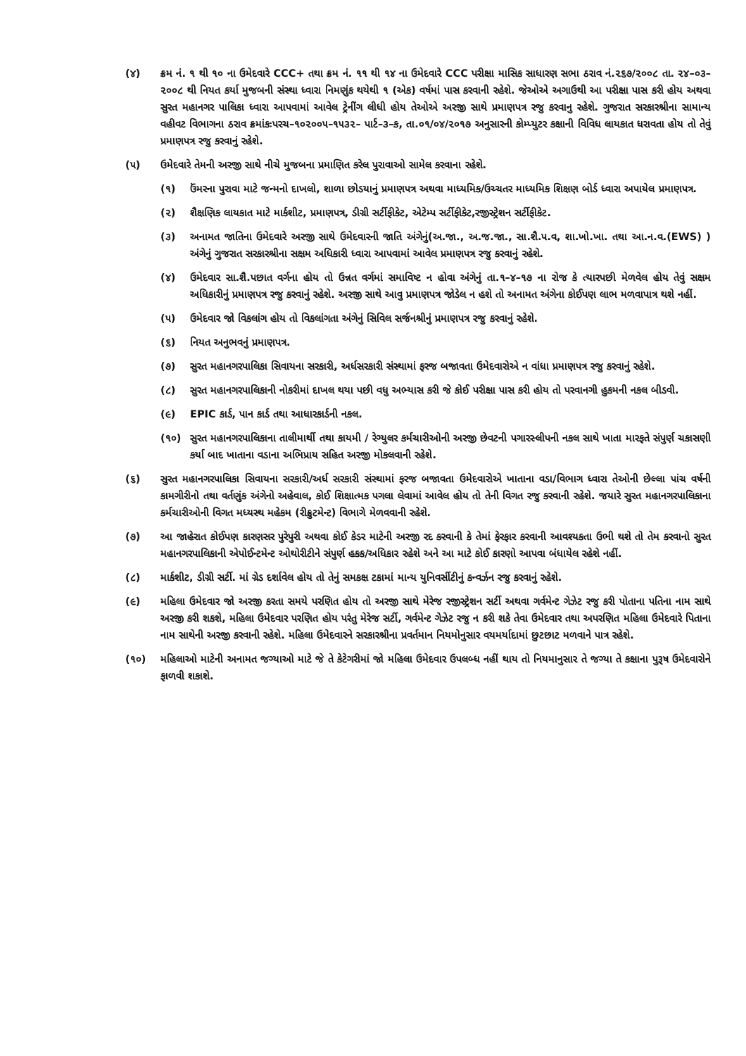(૪) ક્રમ નં. ૧ થી ૧૦ ના ઉમેદવારે CCC+ તથા ક્રમ નં. ૧૧ થી ૧૪ ના ઉમેદવારે CCC પરીક્ષા માસિક સાધારણ સભા ઠરાવ નં.૨૬૭/૨૦૦૮ તા. ૨૪–૦૩–૨૦૦૮ થી નિયત કર્યા મુજબની સંસ્થા ધ્વારા નિમણુંક થયેથી ૧ (એક) વર્ષમાં પાસ કરવાની રહેશે. જેઓએ અગાઉથી આ પરીક્ષા પાસ કરી હોય અથવા સુરત મહાનગર પાલિકા ધ્વારા આપવામાં આવેલ ટ્રેનીંગ લીધી હોય તેઓએ અરજી સાથે પ્રમાણપત્ર રજુ કરવાનુ રહેશે. ગુજરાત સરકારશ્રીના સામાન્ય વહીવટ વિભાગના ઠરાવ ક્રમાંકઃપરચ–૧૦૨૦૦૫–૧૫૩૨– પાર્ટ–૩–ક, તા.૦૧/૦૪/૨૦૧૭ અનુસારની કોમ્પ્યુટર કક્ષાની વિવિધ લાયકાત ધરાવતા હોય તો તેવું પ્રમાણપત્ર રજુ કરવાનું રહેશે.
(૫) ઉમેદવારે તેમની અરજી સાથે નીચે મુજબના પ્રમાણિત કરેલ પુરાવાઓ સામેલ કરવાના રહેશે.
(૧) ઉંમરના પુરાવા માટે જન્મનો દાખલો, શાળા છોડયાનું પ્રમાણપત્ર અથવા માધ્યમિક/ઉચ્ચતર માધ્યમિક શિક્ષણ બોર્ડ ધ્વારા અપાયેલ પ્રમાણપત્ર.
(૨) શૈક્ષણિક લાયકાત માટે માર્કશીટ, પ્રમાણપત્ર, ડીગ્રી સર્ટીફીકેટ, એટેમ્પ સર્ટીફીકેટ,રજીસ્ટ્રેશન સર્ટીફીકેટ.
(૩) અનામત જાતિના ઉમેદવારે અરજી સાથે ઉમેદવારની જાતિ અંગેનું(અ.જા., અ.જ.જા., સા.શૈ.પ.વ, શા.ખો.ખા. તથા આ.ન.વ.(EWS) ) અંગેનું ગુજરાત સરકારશ્રીના સક્ષમ અધિકારી ધ્વારા આપવામાં આવેલ પ્રમાણપત્ર રજુ કરવાનું રહેશે.
(૪) ઉમેદવાર સા.શૈ.પછાત વર્ગના હોય તો ઉન્નત વર્ગમાં સમાવિષ્ટ ન હોવા અંગેનું તા.૧–૪–૧૭ ના રોજ કે ત્યારપછી મેળવેલ હોય તેવું સક્ષમ અધિકારીનું પ્રમાણપત્ર રજુ કરવાનું રહેશે. અરજી સાથે આવુ પ્રમાણપત્ર જોડેલ ન હશે તો અનામત અંગેના કોઈપણ લાભ મળવાપાત્ર થશે નહીં.
(૫) ઉમેદવાર જો વિકલાંગ હોય તો વિકલાંગતા અંગેનું સિવિલ સર્જનશ્રીનું પ્રમાણપત્ર રજુ કરવાનું રહેશે.
(૬) નિયત અનુભવનું પ્રમાણપત્ર.
(૭) સુરત મહાનગરપાલિકા સિવાયના સરકારી, અર્ધસરકારી સંસ્થામાં ફરજ બજાવતા ઉમેદવારોએ ન વાંધા પ્રમાણપત્ર રજુ કરવાનું રહેશે.
(૮) સુરત મહાનગરપાલિકાની નોકરીમાં દાખલ થયા પછી વધુ અભ્યાસ કરી જે કોઈ પરીક્ષા પાસ કરી હોય તો પરવાનગી હુકમની નકલ બીડવી.
(૯) EPIC કાર્ડ, પાન કાર્ડ તથા આધારકાર્ડની નકલ.
(૧૦) સુરત મહાનગરપાલિકાના તાલીમાર્થી તથા કાયમી / રેગ્યુલર કર્મચારીઓની અરજી છેવટની પગારસ્લીપની નકલ સાથે ખાતા મારફતે સંપુર્ણ ચકાસણી કર્યા બાદ ખાતાના વડાના અભિપ્રાય સહિત અરજી મોકલવાની રહેશે.
(૬) સુરત મહાનગરપાલિકા સિવાયના સરકારી/અર્ધ સરકારી સંસ્થામાં ફરજ બજાવતા ઉમેદવારોએ ખાતાના વડા/વિભાગ ધ્વારા તેઓની છેલ્લા પાંચ વર્ષની કામગીરીનો તથા વર્તણુંક અંગેનો અહેવાલ, કોઈ શિક્ષાત્મક પગલા લેવામાં આવેલ હોય તો તેની વિગત રજુ કરવાની રહેશે. જયારે સુરત મહાનગરપાલિકાના કર્મચારીઓની વિગત મધ્યસ્થ મહેકમ (રીક્રુટમેન્ટ) વિભાગે મેળવવાની રહેશે.
(૭) આ જાહેરાત કોઈપણ કારણસર પુરેપુરી અથવા કોઈ કેડર માટેની અરજી રદ કરવાની કે તેમાં ફેરફાર કરવાની આવશ્યકતા ઉભી થશે તો તેમ કરવાનો સુરત મહાનગરપાલિકાની એપોઈન્ટમેન્ટ ઓથોરીટીને સંપુર્ણ હકક/અધિકાર રહેશે અને આ માટે કોઈ કારણો આપવા બંધાયેલ રહેશે નહીં.
(૮) માર્કશીટ, ડીગ્રી સર્ટી. માં ગ્રેડ દર્શાવેલ હોય તો તેનું સમકક્ષ ટકામાં માન્ય યુનિવર્સીટીનું કન્વર્ઝન રજુ કરવાનું રહેશે.
(૯) મહિલા ઉમેદવાર જો અરજી કરતા સમયે પરણિત હોય તો અરજી સાથે મેરેજ રજીસ્ટ્રેશન સર્ટી અથવા ગર્વમેન્ટ ગેઝેટ રજુ કરી પોતાના પતિના નામ સાથે અરજી કરી શકશે, મહિલા ઉમેદવાર પરણિત હોય પરંતુ મેરેજ સર્ટી, ગર્વમેન્ટ ગેઝેટ રજુ ન કરી શકે તેવા ઉમેદવાર તથા અપરણિત મહિલા ઉમેદવારે પિતાના નામ સાથેની અરજી કરવાની રહેશે. મહિલા ઉમેદવારને સરકારશ્રીના પ્રવર્તમાન નિયમોનુસાર વયમર્યાદામાં છુટછાટ મળવાને પાત્ર રહેશે.
(૧૦) મહિલાઓ માટેની અનામત જગ્યાઓ માટે જે તે કેટેગરીમાં જો મહિલા ઉમેદવાર ઉપલબ્ધ નહીં થાય તો નિયમાનુસાર તે જગ્યા તે કક્ષાના પુરૂષ ઉમેદવારોને ફાળવી શકાશે.